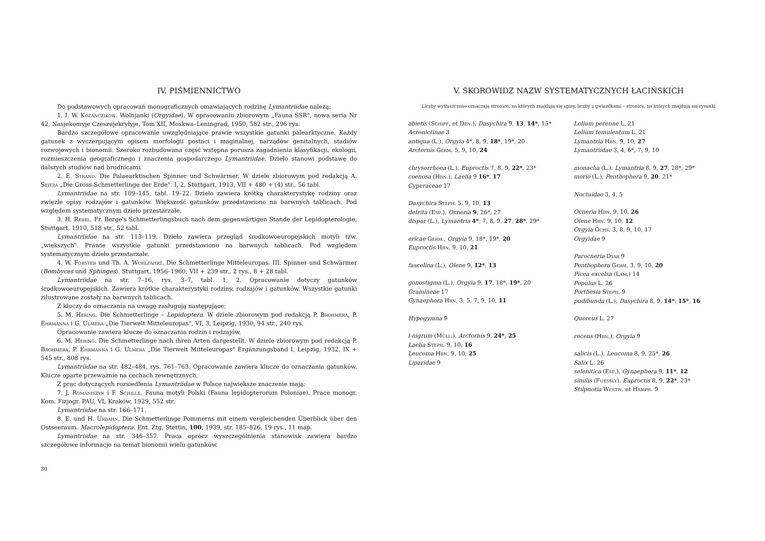IV. PIŚMIENNICTWO
Do podstawowych opracowań monograficznych omawiających rodzinę Lymantriidae należą:
1. I. W. Kożanczikow. Wolnjanki (Orgyidae). W opracowaniu zbiorowym „Fauna SSR", nowa seria Nr 42, Nasjekomyje Czeszujekryłyje, Tom XII, Moskwa–Leningrad, 1950, 582 str., 296 rys.
Bardzo szczegółowe opracowanie uwzględniające prawie wszystkie gatunki palearktyczne. Każdy gatunek z wyczerpującym opisem morfologii postaci i maginalnej, narządów genitalnych, stadiów rozwojowych i bionomii. Szeroko rozbudowana część wstępna porusza zagadnienia klasyfikacji, ekologii, rozmieszczenia geograficznego i znaczenia gospodarczego Lymantriidae. Dzieło stanowi podstawę do dalszych studiów nad brudnicami.
2. E. Strand. Die Palaearktischen Spinner und Schwärmer. W dziele zbiorowym pod redakcją A. Seitza „Die Gross-Schmetterlinge der Erde". I, 2, Stuttgart, 1913, VII + 480 + (4) str., 56 tabl.
Lymantriidae na str. 109–145, tabl. 19–22. Dzieło zawiera krótką charakterystykę rodziny oraz zwięzłe opisy rodzajów i gatunków. Większość gatunków przedstawiono na barwnych tablicach. Pod względem systematycznym dzieło przestarzałe.
3. H. Rebel. Fr. Berge's Schmetterlingsbuch nach dem gegenwärtigen Stande der Lepidopterologie, Stuttgart, 1910, 518 str., 52 tabl.
Lymantriidae na str. 113–119. Dzieło zawiera przegląd środkowoeuropejskich motyli tzw. „większych". Prawie wszystkie gatunki przedstawiono na barwnych tablicach. Pod względem systematycznym dzieło przestarzałe.
4. W. Forster und Th. A. Wohlfahrt. Die Schmetterlinge Mitteleuropas. III. Spinner und Schwärmer (Bombyces und Sphinges). Stuttgart, 1956–1960, VII + 239 str., 2 rys., 8 + 28 tabl.
Lymantriidae na str. 7–16, rys. 3–7, tabl. 1, 2. Opracowanie dotyczy gatunków środkowoeuropejskich. Zawiera krótkie charakterystyki rodziny, rodzajów i gatunków. Wszystkie gatunki zilustrowane zostały na barwnych tablicach.
Z kluczy do oznaczania na uwagę zasługują następujące:
5. M. Hering. Die Schmetterlinge – Lepidoptera. W dziele zbiorowym pod redakcją P. Brohmera, P. Ehrmanna i G. Ulmera „Die Tierwelt Mitteleuropas", VI, 3, Leipzig, 1930, 94 str., 240 rys.
Opracowanie zawiera klucze do oznaczania rodzin i rodzajów.
6. M. Hering. Die Schmetterlinge nach ihren Arten dargestellt. W dziele zbiorowym pod redakcją P. Brohmera, P. Ehrmanna i G. Ulmera „Die Tierwelt Mitteleuropas" Ergänzungsband I, Leipzig, 1932, IX + 545 str., 808 rys.
Lymantriidae na str. 482–484, rys. 761–763. Opracowanie zawiera klucze do oznaczania gatunków. Klucze oparte przeważnie na cechach zewnętrznych.
Z prac dotyczących rozsiedlenia Lymantriidae w Polsce największe znaczenie mają:
7. J. Romaniszyn i F. Schille. Fauna motyli Polski (Fauna lepidopterorum Poloniae). Prace monogr. Kom. Fizjogr. PAU, VI, Kraków, 1929, 552 str.
Lymantriidae na str. 166–171.
8. E. und H. Urbahn. Die Schmetterlinge Pommerns mit einem vergleichenden Überblick über den Ostseeraum. Macrolepidoptera. Ent. Ztg, Stettin, 100, 1939, str. 185–826, 19 rys., 11 map.
Lymantriidae na str. 346–357. Praca oprócz wyszczególnienia stanowisk zawiera bardzo szczegółowe informacje na temat bionomii wielu gatunków.
30
V. SKOROWIDZ NAZW SYSTEMATYCZNYCH ŁACIŃSKICH
Liczby wytłuszczone oznaczają stronice, na których znajdują się opisy, liczby z gwiazdkami – stronice, na których znajdują się rysunki
abietis (Schiff. et Den.), Dasychira 9, 13, 14*, 15*
Acronictinae 3
antiqua (L.), Orgyia 4*, 8, 9, 18*, 19*, 20
Arctornis Germ. 5, 9, 10, 24
chrysorrhoea (L.), Euproctis 7, 8, 9, 22*, 23*
coenosa (Hbn.), Laelia 9 16*, 17
Cyperaceae 17
Dasychira Steph. 5, 9, 10, 13
detrita (Esp.), Ocneria 9, 26*, 27
dispar (L.), Lymantria 4*, 7, 8, 9, 27, 28*, 29*
ericae Germ., Orgyia 9, 18*, 19*, 20
Euproctis Hbn. 9, 10, 21
fascelina (L.), Olene 9, 12*, 13
gonostigma (L.), Orgyia 9, 17, 18*, 19*, 20
Gramineae 17
Gynaephora Hbn. 3, 5, 7, 9, 10, 11
Hypogymna 9
l-nigrum (Müll.), Arctornis 9, 24*, 25
Laelia Steph. 9, 10, 16
Leucoma Hbn. 9, 10, 25
Liparidae 9
Lolium perenne L. 21
Lolium temulentum L. 21
Lymantria Hbn. 9, 10, 27
Lymantriidae 3, 4, 6*, 7, 9, 10
monacha (L.), Lymantria 8, 9, 27, 28*, 29*
morio (L.), Penthophera 9, 20, 21*
Noctuidae 3, 4, 5
Ocneria Hbn. 9, 10, 26
Olene Hbn. 9, 10, 12
Orgyia Ochs. 3, 8, 9, 10, 17
Orgyidae 9
Parocneria Dyar 9
Penthophera Germ. 3, 9, 10, 20
Picea excelsa (Lam.) 14
Populus L. 26
Porthesia Steph. 9
pudibunda (L.), Dasychira 8, 9, 14*, 15*, 16
Quercus L. 27
recens (Hbn.), Orgyia 9
salicis (L.), Leucoma 8, 9, 25*, 26
Salix L. 26
selenitica (Esp.), Gynaephora 9, 11*, 12
similis (Fuessly), Euproctis 8, 9, 22*, 23*
Stilpnotia Westw. et Hamph. 9